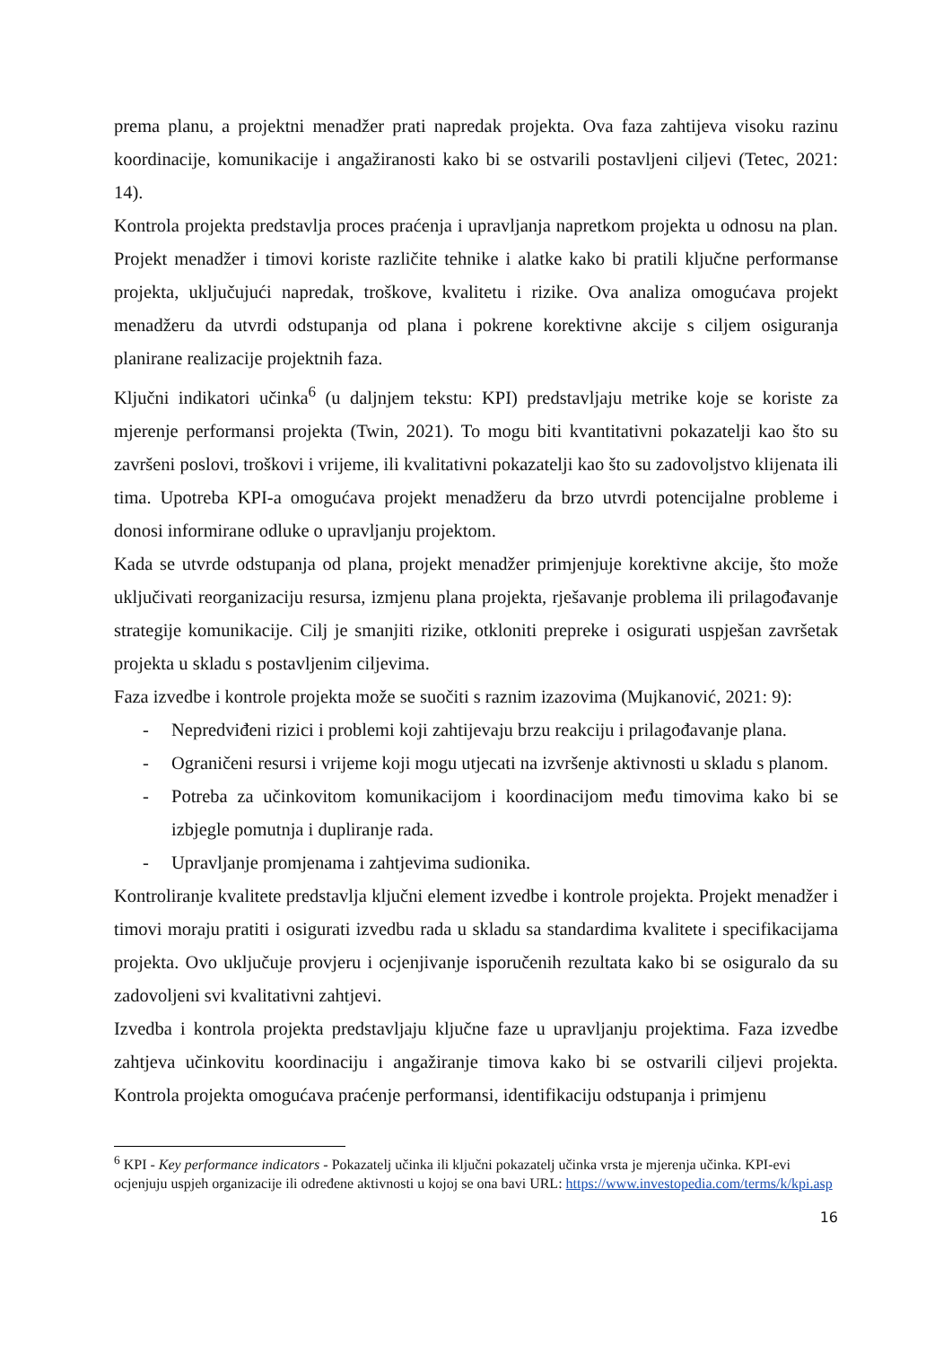prema planu, a projektni menadžer prati napredak projekta. Ova faza zahtijeva visoku razinu koordinacije, komunikacije i angažiranosti kako bi se ostvarili postavljeni ciljevi (Tetec, 2021: 14).
Kontrola projekta predstavlja proces praćenja i upravljanja napretkom projekta u odnosu na plan. Projekt menadžer i timovi koriste različite tehnike i alatke kako bi pratili ključne performanse projekta, uključujući napredak, troškove, kvalitetu i rizike. Ova analiza omogućava projekt menadžeru da utvrdi odstupanja od plana i pokrene korektivne akcije s ciljem osiguranja planirane realizacije projektnih faza.
Ključni indikatori učinka<sup>6</sup> (u daljnjem tekstu: KPI) predstavljaju metrike koje se koriste za mjerenje performansi projekta (Twin, 2021). To mogu biti kvantitativni pokazatelji kao što su završeni poslovi, troškovi i vrijeme, ili kvalitativni pokazatelji kao što su zadovoljstvo klijenata ili tima. Upotreba KPI-a omogućava projekt menadžeru da brzo utvrdi potencijalne probleme i donosi informirane odluke o upravljanju projektom.
Kada se utvrde odstupanja od plana, projekt menadžer primjenjuje korektivne akcije, što može uključivati reorganizaciju resursa, izmjenu plana projekta, rješavanje problema ili prilagođavanje strategije komunikacije. Cilj je smanjiti rizike, otkloniti prepreke i osigurati uspješan završetak projekta u skladu s postavljenim ciljevima.
Faza izvedbe i kontrole projekta može se suočiti s raznim izazovima (Mujkanović, 2021: 9):
- Nepredviđeni rizici i problemi koji zahtijevaju brzu reakciju i prilagođavanje plana.
- Ograničeni resursi i vrijeme koji mogu utjecati na izvršenje aktivnosti u skladu s planom.
- Potreba za učinkovitom komunikacijom i koordinacijom među timovima kako bi se izbjegle pomutnja i dupliranje rada.
- Upravljanje promjenama i zahtjevima sudionika.
Kontroliranje kvalitete predstavlja ključni element izvedbe i kontrole projekta. Projekt menadžer i timovi moraju pratiti i osigurati izvedbu rada u skladu sa standardima kvalitete i specifikacijama projekta. Ovo uključuje provjeru i ocjenjivanje isporučenih rezultata kako bi se osiguralo da su zadovoljeni svi kvalitativni zahtjevi.
Izvedba i kontrola projekta predstavljaju ključne faze u upravljanju projektima. Faza izvedbe zahtjeva učinkovitu koordinaciju i angažiranje timova kako bi se ostvarili ciljevi projekta. Kontrola projekta omogućava praćenje performansi, identifikaciju odstupanja i primjenu
<sup>6</sup> KPI - Key performance indicators - Pokazatelj učinka ili ključni pokazatelj učinka vrsta je mjerenja učinka. KPI-evi ocjenjuju uspjeh organizacije ili određene aktivnosti u kojoj se ona bavi URL: https://www.investopedia.com/terms/k/kpi.asp
16